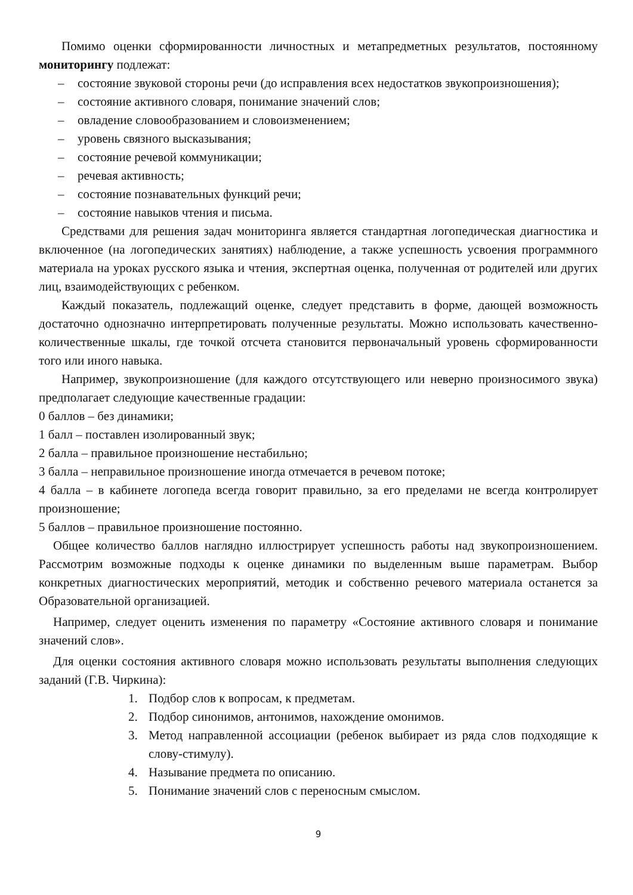Помимо оценки сформированности личностных и метапредметных результатов, постоянному мониторингу подлежат:
– состояние звуковой стороны речи (до исправления всех недостатков звукопроизношения);
– состояние активного словаря, понимание значений слов;
– овладение словообразованием и словоизменением;
– уровень связного высказывания;
– состояние речевой коммуникации;
– речевая активность;
– состояние познавательных функций речи;
– состояние навыков чтения и письма.
Средствами для решения задач мониторинга является стандартная логопедическая диагностика и включенное (на логопедических занятиях) наблюдение, а также успешность усвоения программного материала на уроках русского языка и чтения, экспертная оценка, полученная от родителей или других лиц, взаимодействующих с ребенком.
Каждый показатель, подлежащий оценке, следует представить в форме, дающей возможность достаточно однозначно интерпретировать полученные результаты. Можно использовать качественно-количественные шкалы, где точкой отсчета становится первоначальный уровень сформированности того или иного навыка.
Например, звукопроизношение (для каждого отсутствующего или неверно произносимого звука) предполагает следующие качественные градации:
0 баллов – без динамики;
1 балл – поставлен изолированный звук;
2 балла – правильное произношение нестабильно;
3 балла – неправильное произношение иногда отмечается в речевом потоке;
4 балла – в кабинете логопеда всегда говорит правильно, за его пределами не всегда контролирует произношение;
5 баллов – правильное произношение постоянно.
Общее количество баллов наглядно иллюстрирует успешность работы над звукопроизношением. Рассмотрим возможные подходы к оценке динамики по выделенным выше параметрам. Выбор конкретных диагностических мероприятий, методик и собственно речевого материала останется за Образовательной организацией.
Например, следует оценить изменения по параметру «Состояние активного словаря и понимание значений слов».
Для оценки состояния активного словаря можно использовать результаты выполнения следующих заданий (Г.В. Чиркина):
1. Подбор слов к вопросам, к предметам.
2. Подбор синонимов, антонимов, нахождение омонимов.
3. Метод направленной ассоциации (ребенок выбирает из ряда слов подходящие к слову-стимулу).
4. Называние предмета по описанию.
5. Понимание значений слов с переносным смыслом.
9